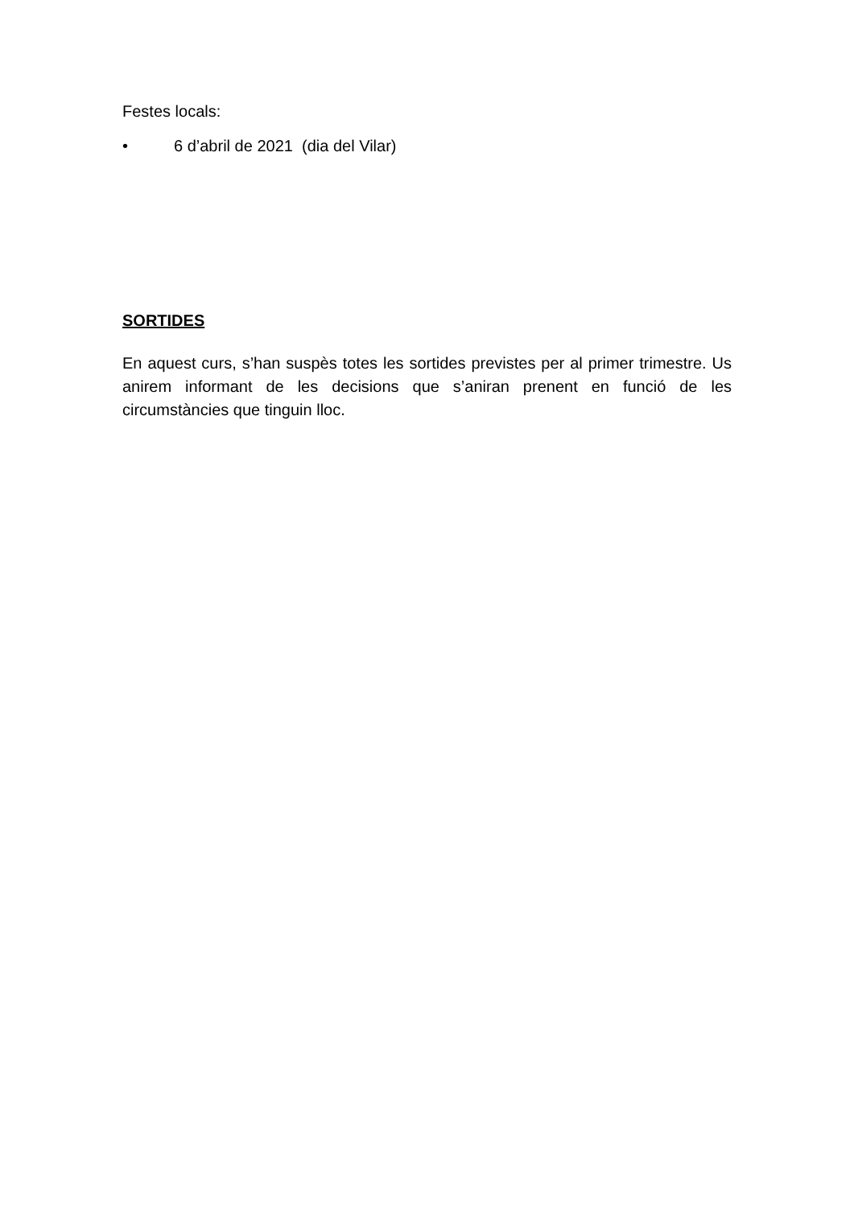Festes locals:
• 6 d’abril de 2021 (dia del Vilar)
SORTIDES
En aquest curs, s’han suspès totes les sortides previstes per al primer trimestre. Us anirem informant de les decisions que s’aniran prenent en funció de les circumstàncies que tinguin lloc.